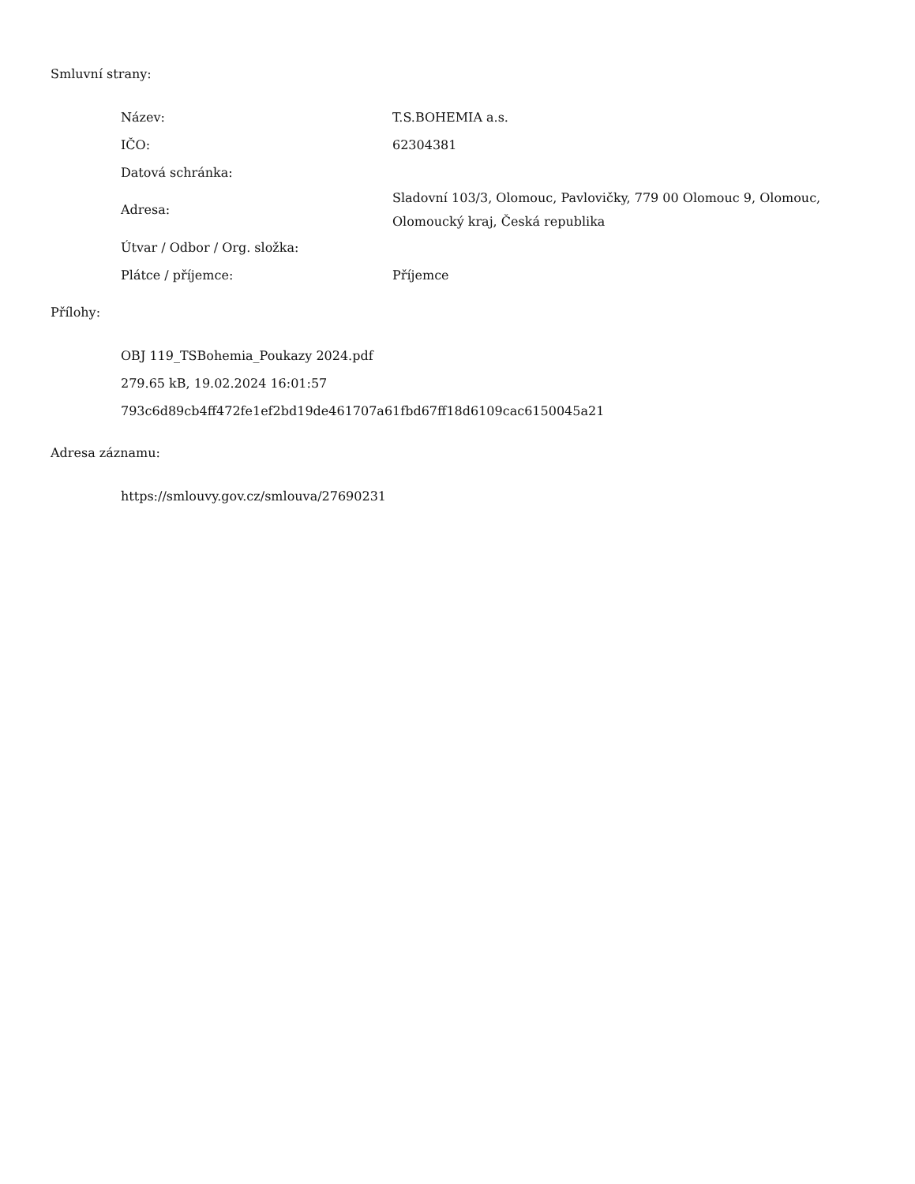Smluvní strany:
| Název: | T.S.BOHEMIA a.s. |
| IČO: | 62304381 |
| Datová schránka: | |
| Adresa: | Sladovní 103/3, Olomouc, Pavlovičky, 779 00 Olomouc 9, Olomouc, Olomoucký kraj, Česká republika |
| Útvar / Odbor / Org. složka: | |
| Plátce / příjemce: | Příjemce |
Přílohy:
OBJ 119_TSBohemia_Poukazy 2024.pdf
279.65 kB, 19.02.2024 16:01:57
793c6d89cb4ff472fe1ef2bd19de461707a61fbd67ff18d6109cac6150045a21
Adresa záznamu:
https://smlouvy.gov.cz/smlouva/27690231